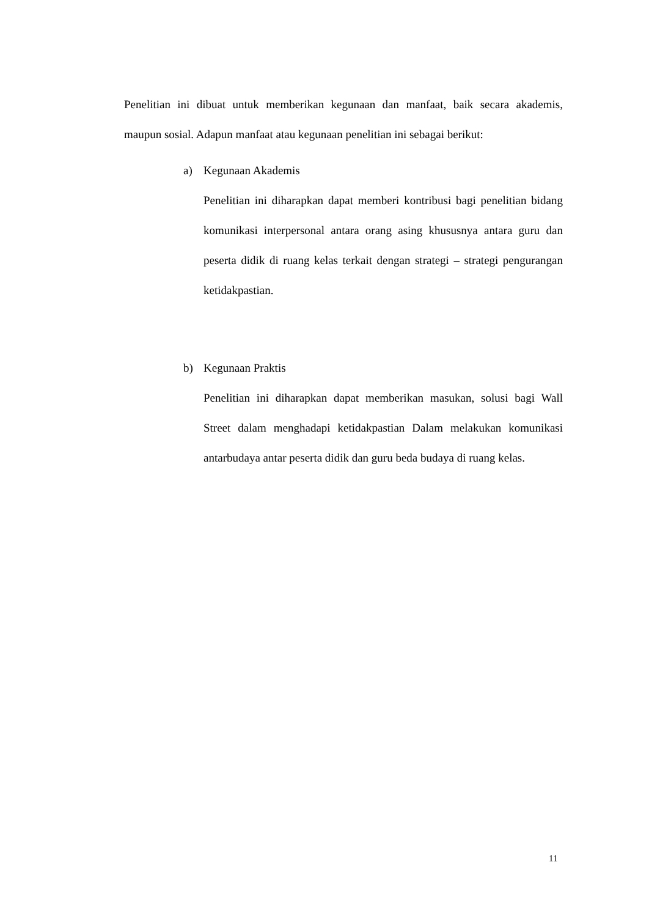Penelitian ini dibuat untuk memberikan kegunaan dan manfaat, baik secara akademis, maupun sosial. Adapun manfaat atau kegunaan penelitian ini sebagai berikut:
a) Kegunaan Akademis
Penelitian ini diharapkan dapat memberi kontribusi bagi penelitian bidang komunikasi interpersonal antara orang asing khususnya antara guru dan peserta didik di ruang kelas terkait dengan strategi – strategi pengurangan ketidakpastian.
b) Kegunaan Praktis
Penelitian ini diharapkan dapat memberikan masukan, solusi bagi Wall Street dalam menghadapi ketidakpastian Dalam melakukan komunikasi antarbudaya antar peserta didik dan guru beda budaya di ruang kelas.
11